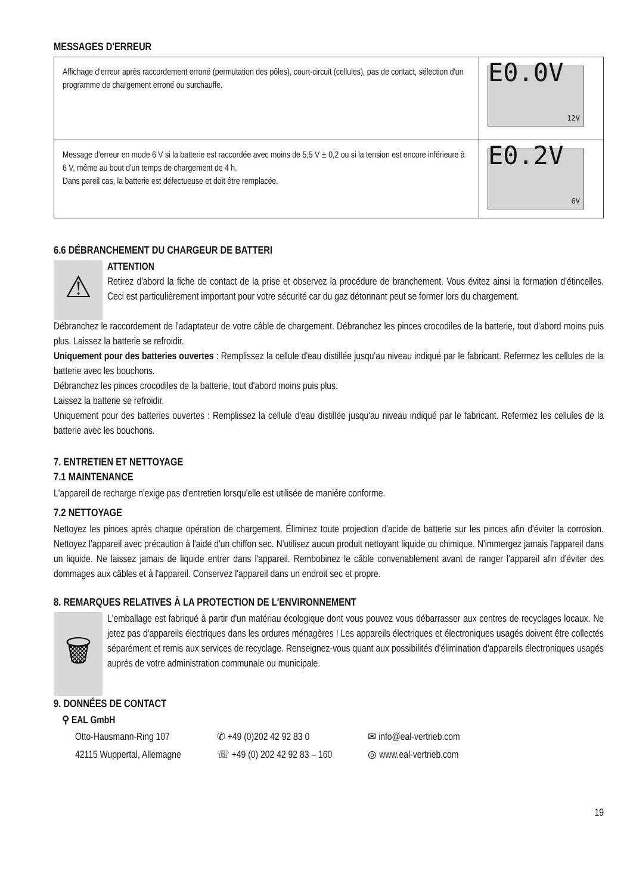MESSAGES D'ERREUR
| Affichage d'erreur après raccordement erroné (permutation des pôles), court-circuit (cellules), pas de contact, sélection d'un programme de chargement erroné ou surchauffe. | E0.0V 12V |
| Message d'erreur en mode 6 V si la batterie est raccordée avec moins de 5,5 V ± 0,2 ou si la tension est encore inférieure à 6 V, même au bout d'un temps de chargement de 4 h. Dans pareil cas, la batterie est défectueuse et doit être remplacée. | E0.2V 6V |
6.6 DÉBRANCHEMENT DU CHARGEUR DE BATTERI
⚠
ATTENTION
Retirez d'abord la fiche de contact de la prise et observez la procédure de branchement. Vous évitez ainsi la formation d'étincelles. Ceci est particulièrement important pour votre sécurité car du gaz détonnant peut se former lors du chargement.
Débranchez le raccordement de l'adaptateur de votre câble de chargement. Débranchez les pinces crocodiles de la batterie, tout d'abord moins puis plus. Laissez la batterie se refroidir.
Uniquement pour des batteries ouvertes : Remplissez la cellule d'eau distillée jusqu'au niveau indiqué par le fabricant. Refermez les cellules de la batterie avec les bouchons.
Débranchez les pinces crocodiles de la batterie, tout d'abord moins puis plus.
Laissez la batterie se refroidir.
Uniquement pour des batteries ouvertes : Remplissez la cellule d'eau distillée jusqu'au niveau indiqué par le fabricant. Refermez les cellules de la batterie avec les bouchons.
7. ENTRETIEN ET NETTOYAGE
7.1 MAINTENANCE
L'appareil de recharge n'exige pas d'entretien lorsqu'elle est utilisée de manière conforme.
7.2 NETTOYAGE
Nettoyez les pinces après chaque opération de chargement. Éliminez toute projection d'acide de batterie sur les pinces afin d'éviter la corrosion. Nettoyez l'appareil avec précaution à l'aide d'un chiffon sec. N'utilisez aucun produit nettoyant liquide ou chimique. N'immergez jamais l'appareil dans un liquide. Ne laissez jamais de liquide entrer dans l'appareil. Rembobinez le câble convenablement avant de ranger l'appareil afin d'éviter des dommages aux câbles et à l'appareil. Conservez l'appareil dans un endroit sec et propre.
8. REMARQUES RELATIVES À LA PROTECTION DE L'ENVIRONNEMENT
🗑
L'emballage est fabriqué à partir d'un matériau écologique dont vous pouvez vous débarrasser aux centres de recyclages locaux. Ne jetez pas d'appareils électriques dans les ordures ménagères ! Les appareils électriques et électroniques usagés doivent être collectés séparément et remis aux services de recyclage. Renseignez-vous quant aux possibilités d'élimination d'appareils électroniques usagés auprès de votre administration communale ou municipale.
9. DONNÉES DE CONTACT
⚲ EAL GmbH
Otto-Hausmann-Ring 107
42115 Wuppertal, Allemagne
✆ +49 (0)202 42 92 83 0
☏ +49 (0) 202 42 92 83 – 160
✉ info@eal-vertrieb.com
◎ www.eal-vertrieb.com
19